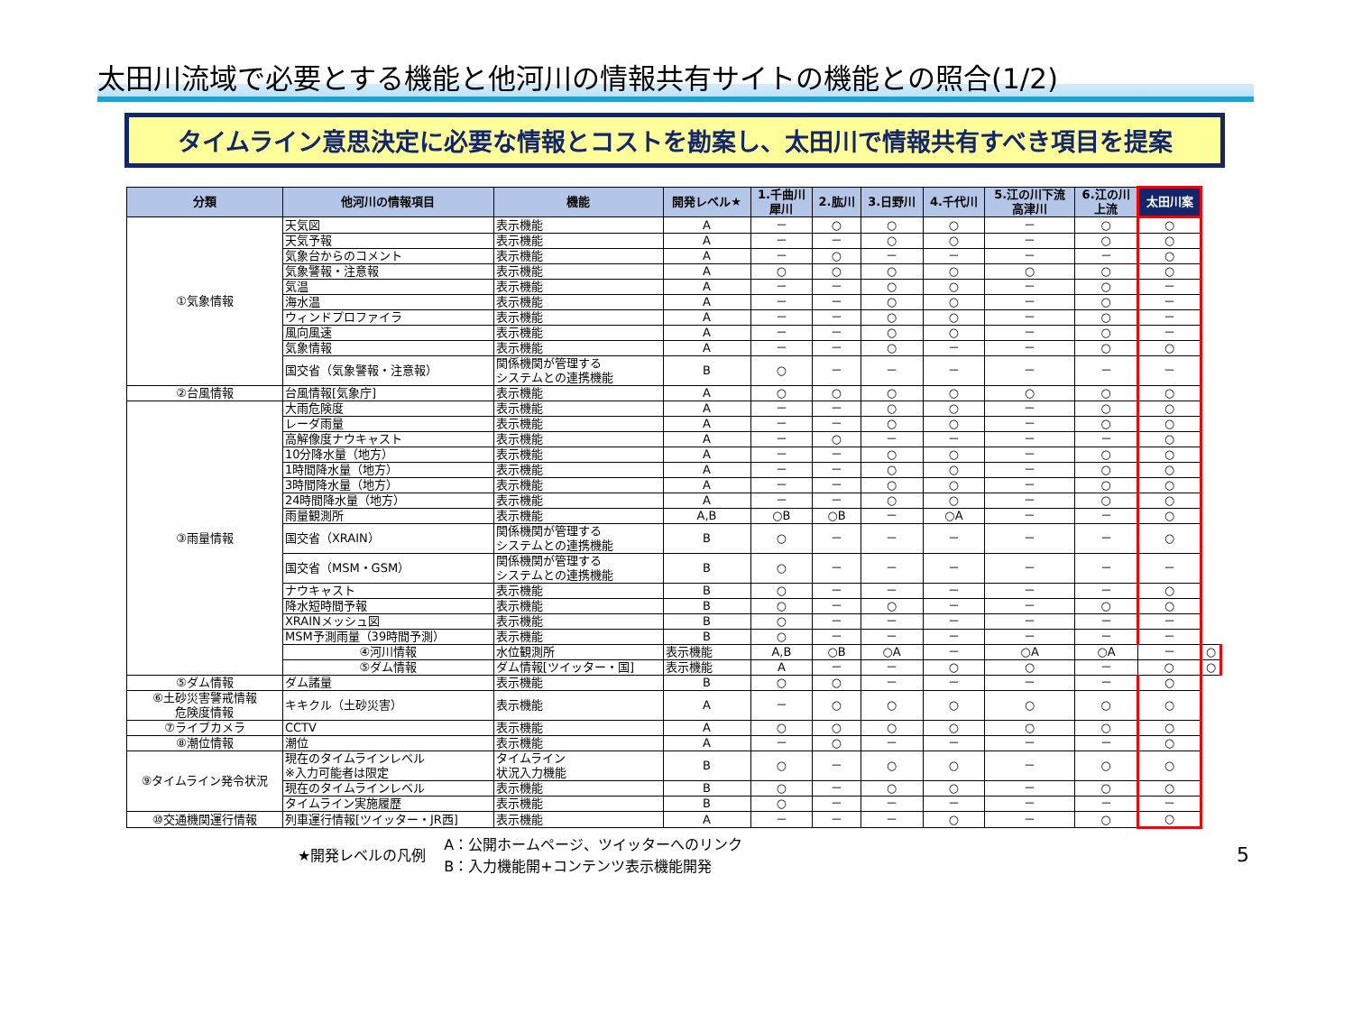太田川流域で必要とする機能と他河川の情報共有サイトの機能との照合(1/2)
タイムライン意思決定に必要な情報とコストを勘案し、太田川で情報共有すべき項目を提案
| 分類 | 他河川の情報項目 | 機能 | 開発レベル★ | 1.千曲川 犀川 | 2.肱川 | 3.日野川 | 4.千代川 | 5.江の川下流 高津川 | 6.江の川 上流 | 太田川案 | |
| --- | --- | --- | --- | --- | --- | --- | --- | --- | --- | --- | --- |
| ①気象情報 | 天気図 | 表示機能 | A | － | ○ | ○ | ○ | － | ○ | ○ | |
| | 天気予報 | 表示機能 | A | － | － | ○ | ○ | － | ○ | ○ | |
| | 気象台からのコメント | 表示機能 | A | － | ○ | － | － | － | － | ○ | |
| | 気象警報・注意報 | 表示機能 | A | ○ | ○ | ○ | ○ | ○ | ○ | ○ | |
| | 気温 | 表示機能 | A | － | － | ○ | ○ | － | ○ | － | |
| | 海水温 | 表示機能 | A | － | － | ○ | ○ | － | ○ | － | |
| | ウィンドプロファイラ | 表示機能 | A | － | － | ○ | ○ | － | ○ | － | |
| | 風向風速 | 表示機能 | A | － | － | ○ | ○ | － | ○ | － | |
| | 気象情報 | 表示機能 | A | － | － | ○ | － | － | ○ | ○ | |
| | 国交省（気象警報・注意報） | 関係機関が管理する システムとの連携機能 | B | ○ | － | － | － | － | － | － | |
| ②台風情報 | 台風情報[気象庁] | 表示機能 | A | ○ | ○ | ○ | ○ | ○ | ○ | ○ | |
| ③雨量情報 | 大雨危険度 | 表示機能 | A | － | － | ○ | ○ | － | ○ | ○ | |
| | レーダ雨量 | 表示機能 | A | － | － | ○ | ○ | － | ○ | ○ | |
| | 高解像度ナウキャスト | 表示機能 | A | － | ○ | － | － | － | － | ○ | |
| | 10分降水量（地方） | 表示機能 | A | － | － | ○ | ○ | － | ○ | ○ | |
| | 1時間降水量（地方） | 表示機能 | A | － | － | ○ | ○ | － | ○ | ○ | |
| | 3時間降水量（地方） | 表示機能 | A | － | － | ○ | ○ | － | ○ | ○ | |
| | 24時間降水量（地方） | 表示機能 | A | － | － | ○ | ○ | － | ○ | ○ | |
| | 雨量観測所 | 表示機能 | A,B | ○B | ○B | － | ○A | － | － | ○ | |
| | 国交省（XRAIN） | 関係機関が管理する システムとの連携機能 | B | ○ | － | － | － | － | － | ○ | |
| | 国交省（MSM・GSM） | 関係機関が管理する システムとの連携機能 | B | ○ | － | － | － | － | － | － | |
| | ナウキャスト | 表示機能 | B | ○ | － | － | － | － | － | ○ | |
| | 降水短時間予報 | 表示機能 | B | ○ | － | ○ | － | － | ○ | ○ | |
| | XRAINメッシュ図 | 表示機能 | B | ○ | － | － | － | － | － | － | |
| | MSM予測雨量（39時間予測） | 表示機能 | B | ○ | － | － | － | － | － | － | |
| | ④河川情報 | 水位観測所 | 表示機能 | A,B | ○B | ○A | － | ○A | ○A | － | ○ |
| | ⑤ダム情報 | ダム情報[ツイッター・国] | 表示機能 | A | － | － | ○ | ○ | － | ○ | ○ |
| ⑤ダム情報 | ダム諸量 | 表示機能 | B | ○ | ○ | － | － | － | － | ○ | |
| ⑥土砂災害警戒情報 危険度情報 | キキクル（土砂災害） | 表示機能 | A | － | ○ | ○ | ○ | ○ | ○ | ○ | |
| ⑦ライブカメラ | CCTV | 表示機能 | A | ○ | ○ | ○ | ○ | ○ | ○ | ○ | |
| ⑧潮位情報 | 潮位 | 表示機能 | A | － | ○ | － | － | － | － | ○ | |
| ⑨タイムライン発令状況 | 現在のタイムラインレベル ※入力可能者は限定 | タイムライン 状況入力機能 | B | ○ | － | ○ | ○ | － | ○ | ○ | |
| | 現在のタイムラインレベル | 表示機能 | B | ○ | － | ○ | ○ | － | ○ | ○ | |
| | タイムライン実施履歴 | 表示機能 | B | ○ | － | － | － | － | － | － | |
| ⑩交通機関運行情報 | 列車運行情報[ツイッター・JR西] | 表示機能 | A | － | － | － | ○ | － | ○ | ○ | |
★開発レベルの凡例
A：公開ホームページ、ツイッターへのリンク
B：入力機能開+コンテンツ表示機能開発
5